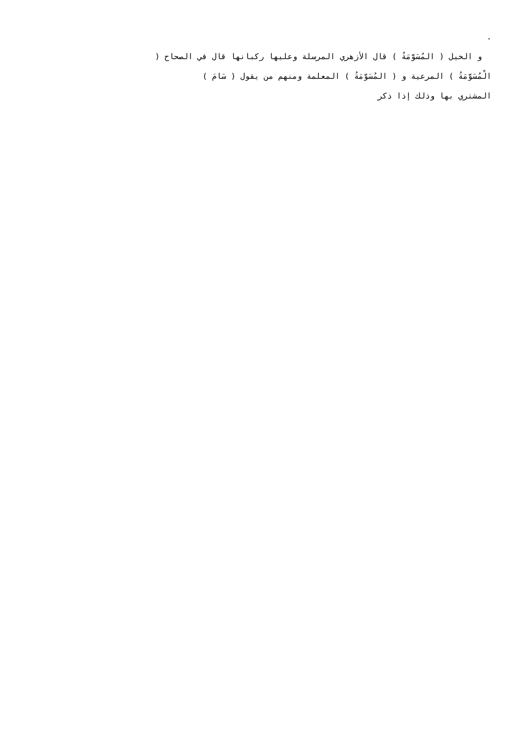.
و الخيل ( المُسَوَّمَةُ ) قال الأزهري المرسلة وعليها ركبانها قال في الصحاح (
الْمُسَوَّمَةُ ) المرعية و ( المُسَوَّمَةُ ) المعلمة ومنهم من يقول ( سَامَ )
المشتري بها وذلك إذا ذكر